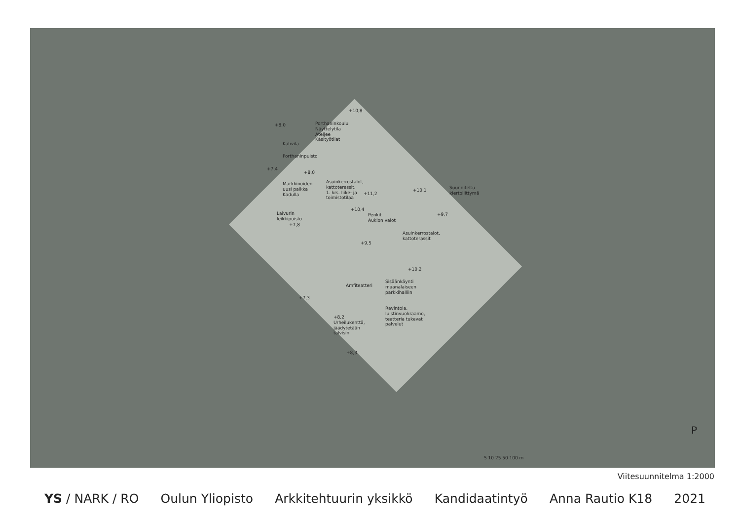Porthaninkoulu
Näyttelytila
Ateljee
Käsityötilat
Kahvila
Porthaninpuisto
Markkinoiden
uusi paikka
Kadulla
Asuinkerrostalot,
kattoterassit,
1. krs. liike- ja
toimistotilaa
Laivurin
leikkipuisto
Penkit
Aukion valot
Asuinkerrostalot,
kattoterassit
Suunniteltu
kiertoliittymä
Amfiteatteri
Sisäänkäynti
maanalaiseen
parkkihalliin
Ravintola,
luistinvuokraamo,
teatteria tukevat
palvelut
+8,2
Urheilukenttä,
jäädytetään
talvisin
+10,8
+8,0
+7,4
+8,0
+11,2
+10,1
+10,4
+9,7
+7,8
+9,5
+10,2
+7,3
+8,3
5 10 25 50 100 m
P
Viitesuunnitelma 1:2000
YS / NARK / RO Oulun Yliopisto Arkkitehtuurin yksikkö Kandidaatintyö Anna Rautio K18 2021